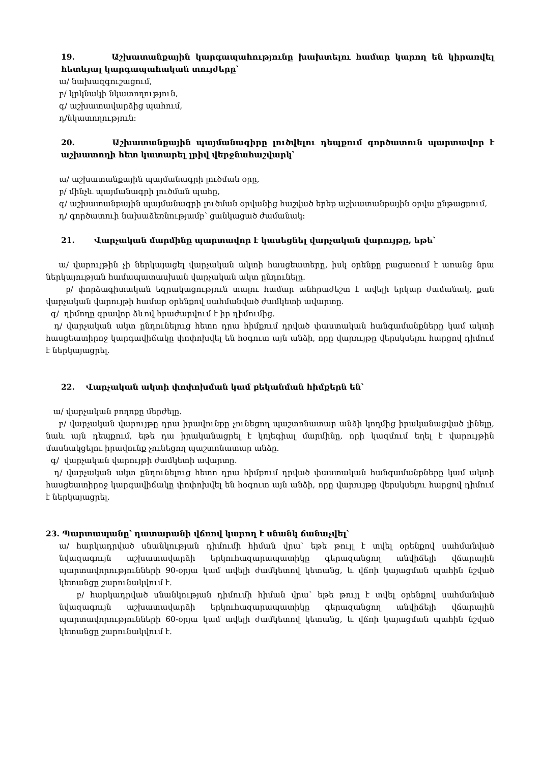19. Աշխատանքային կարգապահությունը խախտելու համար կարող են կիրառվել հետևյալ կարգապահական տույժերը՝
ա/ նախազգուշացում,
բ/ կրկնակի նկատողություն,
գ/ աշխատավարձից պահում,
դ/նկատողություն։
20. Աշխատանքային պայմանագիրը լուծվելու դեպքում գործատուն պարտավոր է աշխատողի հետ կատարել լրիվ վերջնահաշվարկ՝
ա/ աշխատանքային պայմանագրի լուծման օրը,
բ/ մինչև պայմանագրի լուծման պահը,
գ/ աշխատանքային պայմանագրի լուծման օրվանից հաշված երեք աշխատանքային օրվա ընթացքում,
դ/ գործատուի նախաձեռնությամբ՝ ցանկացած ժամանակ։
21. Վարչական մարմինը պարտավոր է կասեցնել վարչական վարույթը, եթե՝
ա/ վարույթին չի ներկայացել վարչական ակտի հասցեատերը, իսկ օրենքը բացառում է առանց նրա ներկայության համապատասխան վարչական ակտ ընդունելը.
բ/ փորձագիտական եզրակացություն տալու համար անհրաժեշտ է ավելի երկար ժամանակ, քան վարչական վարույթի համար օրենքով սահմանված ժամկետի ավարտը.
գ/ դիմողը գրավոր ձևով հրաժարվում է իր դիմումից.
դ/ վարչական ակտ ընդունելուց հետո դրա հիմքում դրված փաստական հանգամանքները կամ ակտի հասցեատիրոջ կարգավիճակը փոփոխվել են հօգուտ այն անձի, որը վարույթը վերսկսելու հարցով դիմում է ներկայացրել.
22. Վարչական ակտի փոփոխման կամ բեկանման հիմքերն են՝
ա/ վարչական բողոքը մերժելը.
բ/ վարչական վարույթը դրա իրավունքը չունեցող պաշտոնատար անձի կողմից իրականացված լինելը, նաև այն դեպքում, եթե դա իրականացրել է կոլեգիալ մարմինը, որի կազմում եղել է վարույթին մասնակցելու իրավունք չունեցող պաշտոնատար անձը.
գ/ վարչական վարույթի ժամկետի ավարտը.
դ/ վարչական ակտ ընդունելուց հետո դրա հիմքում դրված փաստական հանգամանքները կամ ակտի հասցեատիրոջ կարգավիճակը փոփոխվել են հօգուտ այն անձի, որը վարույթը վերսկսելու հարցով դիմում է ներկայացրել.
23. Պարտապանը՝ դատարանի վճռով կարող է սնանկ ճանաչվել՝
ա/ հարկադրված սնանկության դիմումի հիման վրա՝ եթե թույլ է տվել օրենքով սահմանված նվազագույն աշխատավարձի երկուհազարապատիկը գերազանցող անվիճելի վճարային պարտավորությունների 90-օրյա կամ ավելի ժամկետով կետանց, և վճռի կայացման պահին նշված կետանցը շարունակվում է.
բ/ հարկադրված սնանկության դիմումի հիման վրա՝ եթե թույլ է տվել օրենքով սահմանված նվազագույն աշխատավարձի երկուհազարապատիկը գերազանցող անվիճելի վճարային պարտավորությունների 60-օրյա կամ ավելի ժամկետով կետանց, և վճռի կայացման պահին նշված կետանցը շարունակվում է.